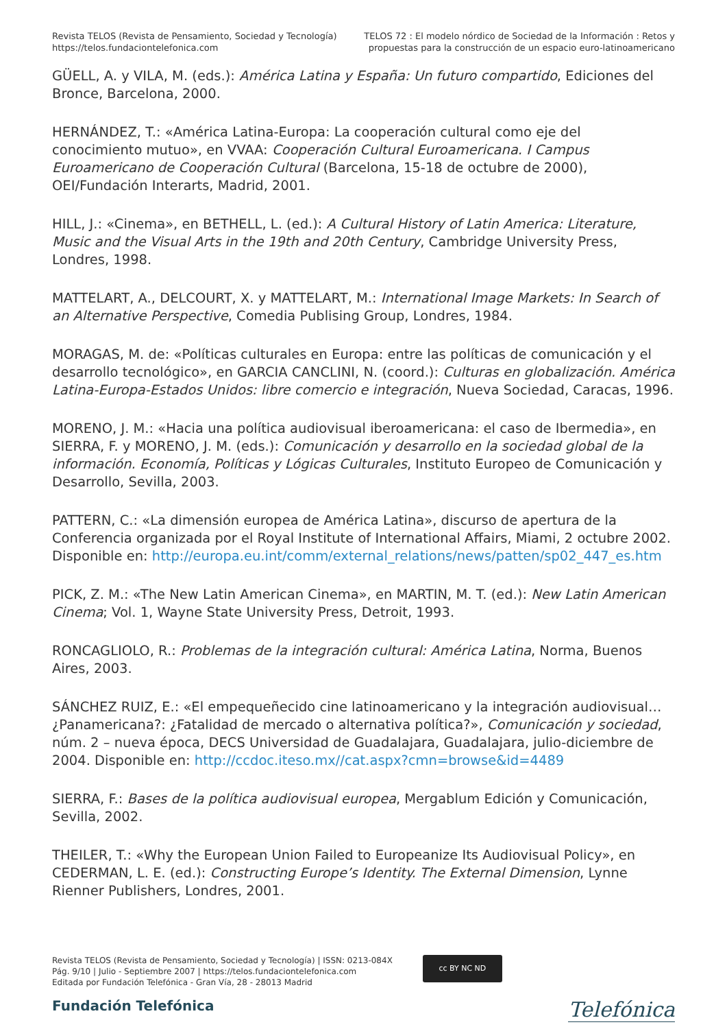Revista TELOS (Revista de Pensamiento, Sociedad y Tecnología)
https://telos.fundaciontelefonica.com
TELOS 72 : El modelo nórdico de Sociedad de la Información : Retos y
propuestas para la construcción de un espacio euro-latinoamericano
GÜELL, A. y VILA, M. (eds.): América Latina y España: Un futuro compartido, Ediciones del Bronce, Barcelona, 2000.
HERNÁNDEZ, T.: «América Latina-Europa: La cooperación cultural como eje del conocimiento mutuo», en VVAA: Cooperación Cultural Euroamericana. I Campus Euroamericano de Cooperación Cultural (Barcelona, 15-18 de octubre de 2000), OEI/Fundación Interarts, Madrid, 2001.
HILL, J.: «Cinema», en BETHELL, L. (ed.): A Cultural History of Latin America: Literature, Music and the Visual Arts in the 19th and 20th Century, Cambridge University Press, Londres, 1998.
MATTELART, A., DELCOURT, X. y MATTELART, M.: International Image Markets: In Search of an Alternative Perspective, Comedia Publising Group, Londres, 1984.
MORAGAS, M. de: «Políticas culturales en Europa: entre las políticas de comunicación y el desarrollo tecnológico», en GARCIA CANCLINI, N. (coord.): Culturas en globalización. América Latina-Europa-Estados Unidos: libre comercio e integración, Nueva Sociedad, Caracas, 1996.
MORENO, J. M.: «Hacia una política audiovisual iberoamericana: el caso de Ibermedia», en SIERRA, F. y MORENO, J. M. (eds.): Comunicación y desarrollo en la sociedad global de la información. Economía, Políticas y Lógicas Culturales, Instituto Europeo de Comunicación y Desarrollo, Sevilla, 2003.
PATTERN, C.: «La dimensión europea de América Latina», discurso de apertura de la Conferencia organizada por el Royal Institute of International Affairs, Miami, 2 octubre 2002. Disponible en: http://europa.eu.int/comm/external_relations/news/patten/sp02_447_es.htm
PICK, Z. M.: «The New Latin American Cinema», en MARTIN, M. T. (ed.): New Latin American Cinema; Vol. 1, Wayne State University Press, Detroit, 1993.
RONCAGLIOLO, R.: Problemas de la integración cultural: América Latina, Norma, Buenos Aires, 2003.
SÁNCHEZ RUIZ, E.: «El empequeñecido cine latinoamericano y la integración audiovisual… ¿Panamericana?: ¿Fatalidad de mercado o alternativa política?», Comunicación y sociedad, núm. 2 – nueva época, DECS Universidad de Guadalajara, Guadalajara, julio-diciembre de 2004. Disponible en: http://ccdoc.iteso.mx//cat.aspx?cmn=browse&id=4489
SIERRA, F.: Bases de la política audiovisual europea, Mergablum Edición y Comunicación, Sevilla, 2002.
THEILER, T.: «Why the European Union Failed to Europeanize Its Audiovisual Policy», en CEDERMAN, L. E. (ed.): Constructing Europe’s Identity. The External Dimension, Lynne Rienner Publishers, Londres, 2001.
Revista TELOS (Revista de Pensamiento, Sociedad y Tecnología) | ISSN: 0213-084X
Pág. 9/10 | Julio - Septiembre 2007 | https://telos.fundaciontelefonica.com
Editada por Fundación Telefónica - Gran Vía, 28 - 28013 Madrid
cc BY NC ND
Fundación Telefónica
Telefónica